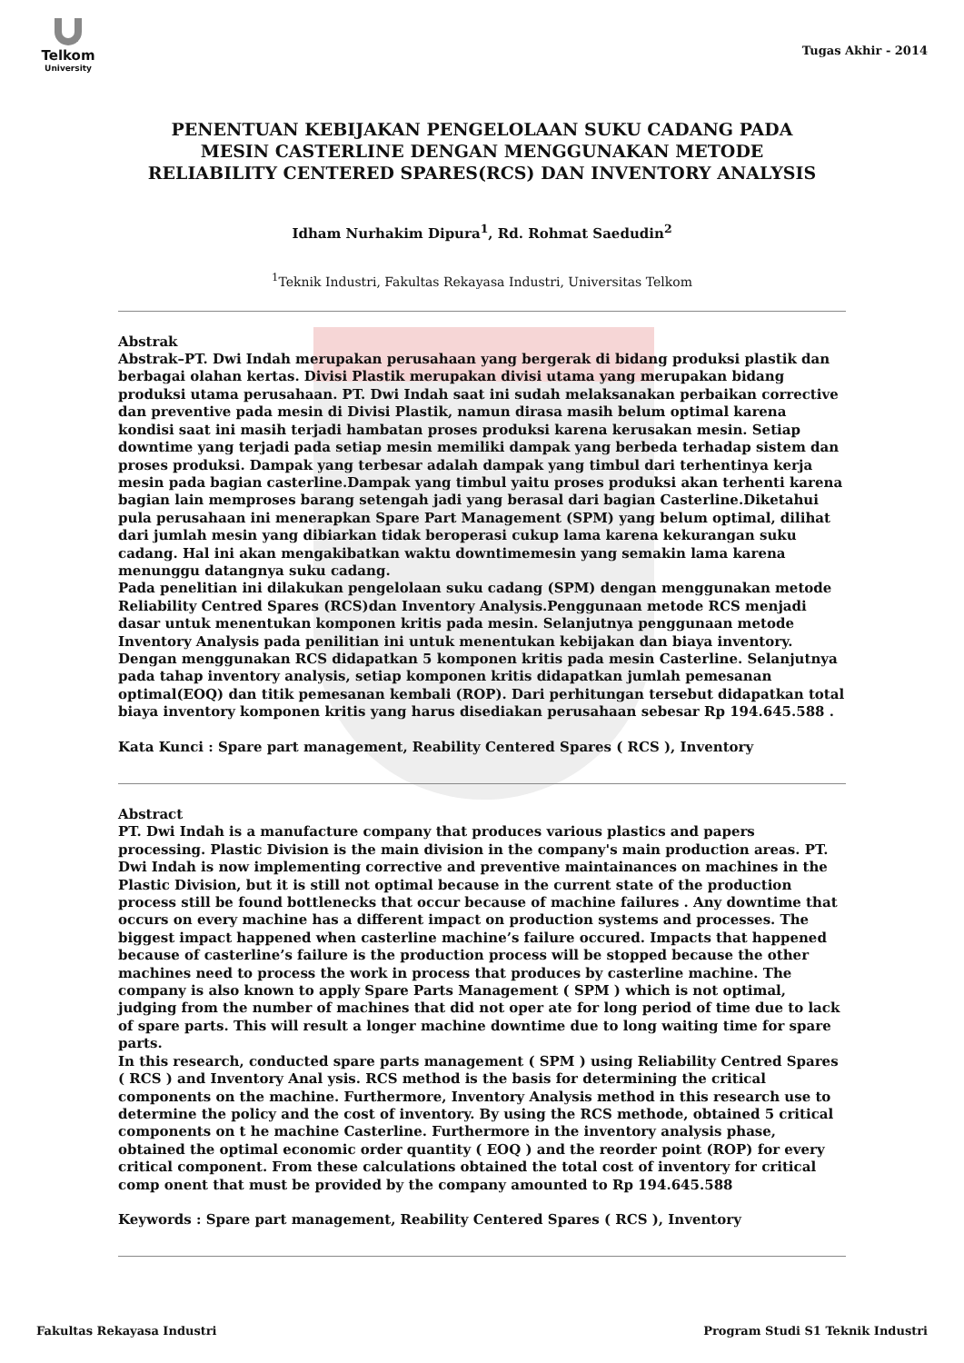Telkom
University
Tugas Akhir - 2014
PENENTUAN KEBIJAKAN PENGELOLAAN SUKU CADANG PADA MESIN CASTERLINE DENGAN MENGGUNAKAN METODE RELIABILITY CENTERED SPARES(RCS) DAN INVENTORY ANALYSIS
Idham Nurhakim Dipura<sup>1</sup>, Rd. Rohmat Saedudin<sup>2</sup>
<sup>1</sup> Teknik Industri, Fakultas Rekayasa Industri, Universitas Telkom
Abstrak
Abstrak–PT. Dwi Indah merupakan perusahaan yang bergerak di bidang produksi plastik dan berbagai olahan kertas. Divisi Plastik merupakan divisi utama yang merupakan bidang produksi utama perusahaan. PT. Dwi Indah saat ini sudah melaksanakan perbaikan corrective dan preventive pada mesin di Divisi Plastik, namun dirasa masih belum optimal karena kondisi saat ini masih terjadi hambatan proses produksi karena kerusakan mesin. Setiap downtime yang terjadi pada setiap mesin memiliki dampak yang berbeda terhadap sistem dan proses produksi. Dampak yang terbesar adalah dampak yang timbul dari terhentinya kerja mesin pada bagian casterline.Dampak yang timbul yaitu proses produksi akan terhenti karena bagian lain memproses barang setengah jadi yang berasal dari bagian Casterline.Diketahui pula perusahaan ini menerapkan Spare Part Management (SPM) yang belum optimal, dilihat dari jumlah mesin yang dibiarkan tidak beroperasi cukup lama karena kekurangan suku cadang. Hal ini akan mengakibatkan waktu downtimemesin yang semakin lama karena menunggu datangnya suku cadang.
Pada penelitian ini dilakukan pengelolaan suku cadang (SPM) dengan menggunakan metode Reliability Centred Spares (RCS)dan Inventory Analysis.Penggunaan metode RCS menjadi dasar untuk menentukan komponen kritis pada mesin. Selanjutnya penggunaan metode Inventory Analysis pada penilitian ini untuk menentukan kebijakan dan biaya inventory. Dengan menggunakan RCS didapatkan 5 komponen kritis pada mesin Casterline. Selanjutnya pada tahap inventory analysis, setiap komponen kritis didapatkan jumlah pemesanan optimal(EOQ) dan titik pemesanan kembali (ROP). Dari perhitungan tersebut didapatkan total biaya inventory komponen kritis yang harus disediakan perusahaan sebesar Rp 194.645.588 .
Kata Kunci : Spare part management, Reability Centered Spares ( RCS ), Inventory
Abstract
PT. Dwi Indah is a manufacture company that produces various plastics and papers processing. Plastic Division is the main division in the company's main production areas. PT. Dwi Indah is now implementing corrective and preventive maintainances on machines in the Plastic Division, but it is still not optimal because in the current state of the production process still be found bottlenecks that occur because of machine failures . Any downtime that occurs on every machine has a different impact on production systems and processes. The biggest impact happened when casterline machine’s failure occured. Impacts that happened because of casterline’s failure is the production process will be stopped because the other machines need to process the work in process that produces by casterline machine. The company is also known to apply Spare Parts Management ( SPM ) which is not optimal, judging from the number of machines that did not oper ate for long period of time due to lack of spare parts. This will result a longer machine downtime due to long waiting time for spare parts.
In this research, conducted spare parts management ( SPM ) using Reliability Centred Spares ( RCS ) and Inventory Anal ysis. RCS method is the basis for determining the critical components on the machine. Furthermore, Inventory Analysis method in this research use to determine the policy and the cost of inventory. By using the RCS methode, obtained 5 critical components on t he machine Casterline. Furthermore in the inventory analysis phase, obtained the optimal economic order quantity ( EOQ ) and the reorder point (ROP) for every critical component. From these calculations obtained the total cost of inventory for critical comp onent that must be provided by the company amounted to Rp 194.645.588
Keywords : Spare part management, Reability Centered Spares ( RCS ), Inventory
Fakultas Rekayasa Industri Program Studi S1 Teknik Industri